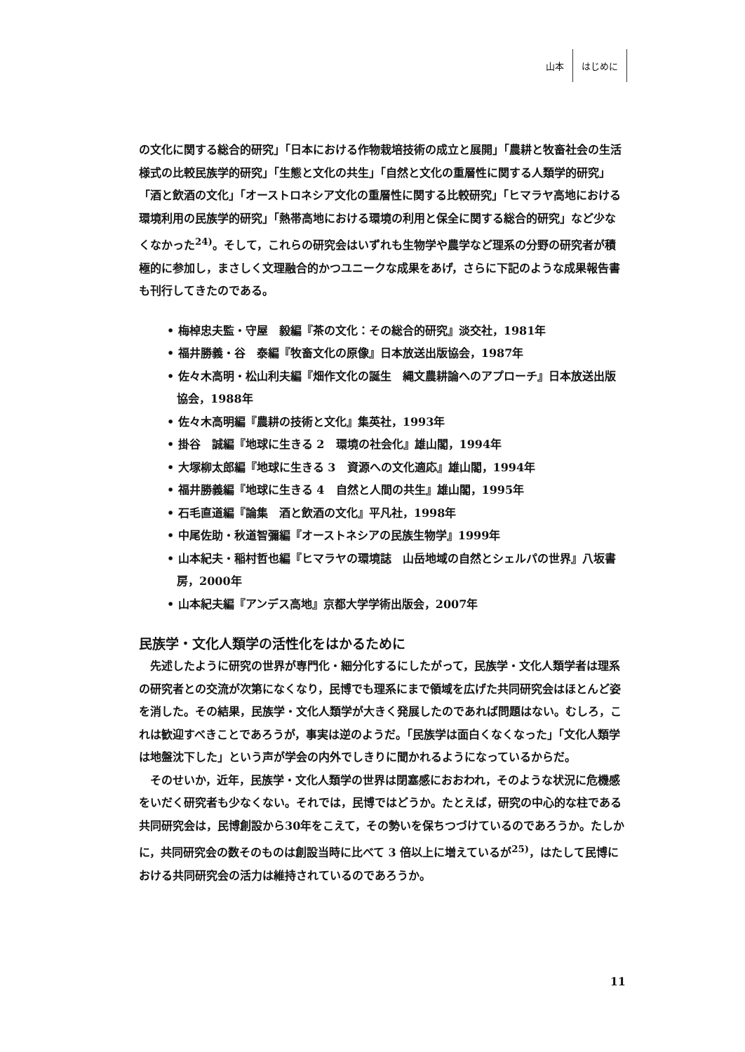山本 はじめに
の文化に関する総合的研究」「日本における作物栽培技術の成立と展開」「農耕と牧畜社会の生活様式の比較民族学的研究」「生態と文化の共生」「自然と文化の重層性に関する人類学的研究」「酒と飲酒の文化」「オーストロネシア文化の重層性に関する比較研究」「ヒマラヤ高地における環境利用の民族学的研究」「熱帯高地における環境の利用と保全に関する総合的研究」など少なくなかった<sup>24)</sup>。そして，これらの研究会はいずれも生物学や農学など理系の分野の研究者が積極的に参加し，まさしく文理融合的かつユニークな成果をあげ，さらに下記のような成果報告書も刊行してきたのである。
• 梅棹忠夫監・守屋　毅編『茶の文化：その総合的研究』淡交社，1981年
• 福井勝義・谷　泰編『牧畜文化の原像』日本放送出版協会，1987年
• 佐々木高明・松山利夫編『畑作文化の誕生　縄文農耕論へのアプローチ』日本放送出版協会，1988年
• 佐々木高明編『農耕の技術と文化』集英社，1993年
• 掛谷　誠編『地球に生きる 2　環境の社会化』雄山閣，1994年
• 大塚柳太郎編『地球に生きる 3　資源への文化適応』雄山閣，1994年
• 福井勝義編『地球に生きる 4　自然と人間の共生』雄山閣，1995年
• 石毛直道編『論集　酒と飲酒の文化』平凡社，1998年
• 中尾佐助・秋道智彌編『オーストネシアの民族生物学』1999年
• 山本紀夫・稲村哲也編『ヒマラヤの環境誌　山岳地域の自然とシェルパの世界』八坂書房，2000年
• 山本紀夫編『アンデス高地』京都大学学術出版会，2007年
民族学・文化人類学の活性化をはかるために
先述したように研究の世界が専門化・細分化するにしたがって，民族学・文化人類学者は理系の研究者との交流が次第になくなり，民博でも理系にまで領域を広げた共同研究会はほとんど姿を消した。その結果，民族学・文化人類学が大きく発展したのであれば問題はない。むしろ，これは歓迎すべきことであろうが，事実は逆のようだ。「民族学は面白くなくなった」「文化人類学は地盤沈下した」という声が学会の内外でしきりに聞かれるようになっているからだ。
そのせいか，近年，民族学・文化人類学の世界は閉塞感におおわれ，そのような状況に危機感をいだく研究者も少なくない。それでは，民博ではどうか。たとえば，研究の中心的な柱である共同研究会は，民博創設から30年をこえて，その勢いを保ちつづけているのであろうか。たしかに，共同研究会の数そのものは創設当時に比べて 3 倍以上に増えているが<sup>25)</sup>，はたして民博における共同研究会の活力は維持されているのであろうか。
11